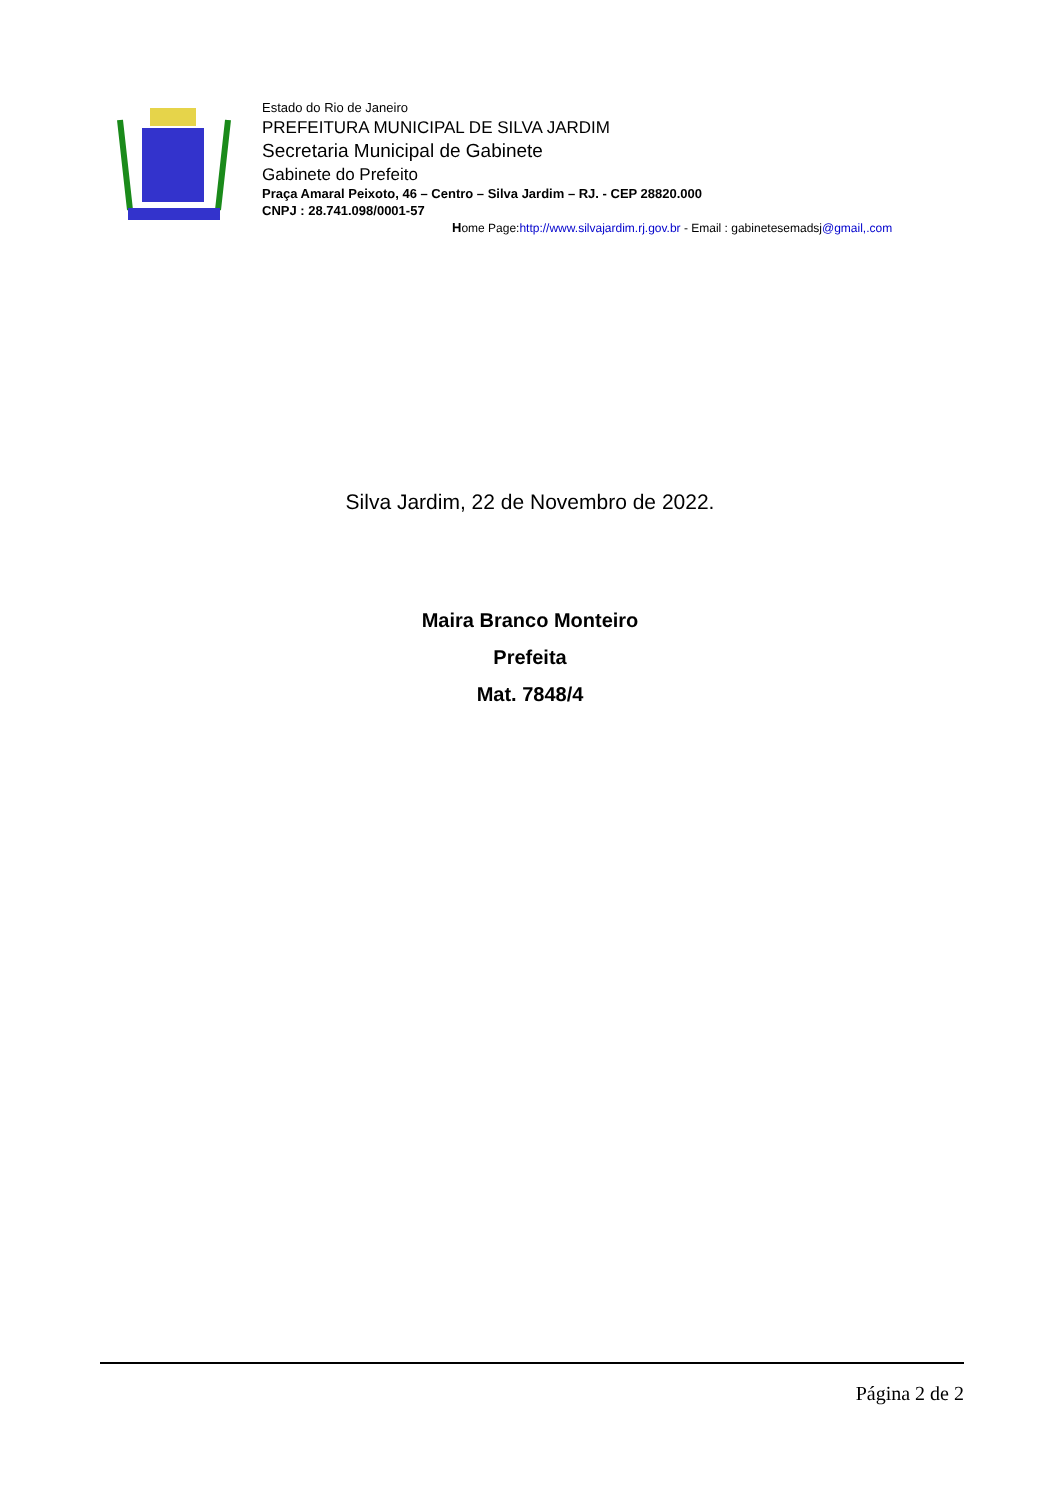Estado do Rio de Janeiro
PREFEITURA MUNICIPAL DE SILVA JARDIM
Secretaria Municipal de Gabinete
Gabinete do Prefeito
Praça Amaral Peixoto, 46 – Centro – Silva Jardim – RJ. - CEP 28820.000
CNPJ : 28.741.098/0001-57
Home Page:http://www.silvajardim.rj.gov.br - Email : gabinetesemadsj@gmail,.com
Silva Jardim, 22 de Novembro de 2022.
Maira Branco Monteiro
Prefeita
Mat. 7848/4
Página 2 de 2